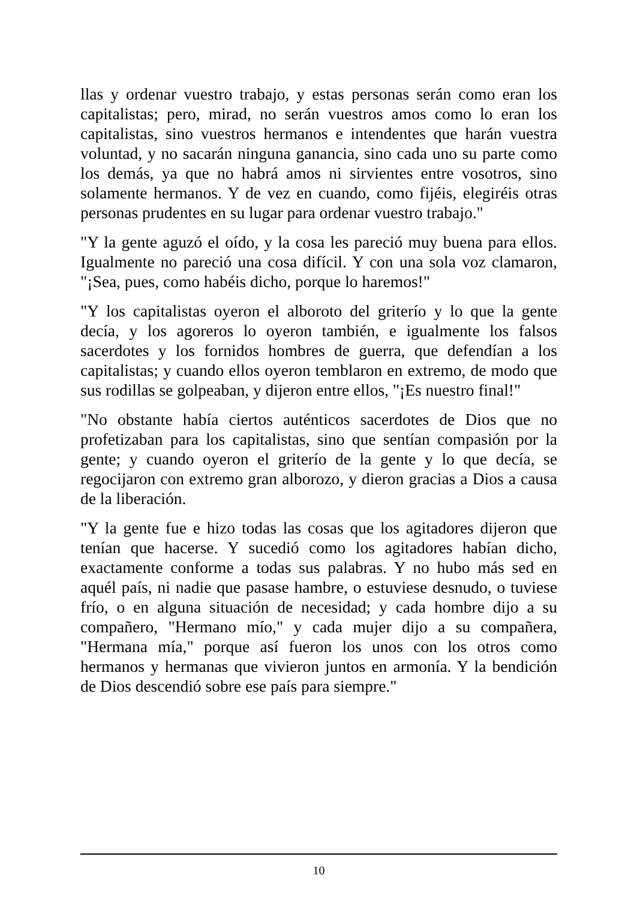llas y ordenar vuestro trabajo, y estas personas serán como eran los capitalistas; pero, mirad, no serán vuestros amos como lo eran los capitalistas, sino vuestros hermanos e intendentes que harán vuestra voluntad, y no sacarán ninguna ganancia, sino cada uno su parte como los demás, ya que no habrá amos ni sirvientes entre vosotros, sino solamente hermanos. Y de vez en cuando, como fijéis, elegiréis otras personas prudentes en su lugar para ordenar vuestro trabajo."
"Y la gente aguzó el oído, y la cosa les pareció muy buena para ellos. Igualmente no pareció una cosa difícil. Y con una sola voz clamaron, "¡Sea, pues, como habéis dicho, porque lo haremos!"
"Y los capitalistas oyeron el alboroto del griterío y lo que la gente decía, y los agoreros lo oyeron también, e igualmente los falsos sacerdotes y los fornidos hombres de guerra, que defendían a los capitalistas; y cuando ellos oyeron temblaron en extremo, de modo que sus rodillas se golpeaban, y dijeron entre ellos, "¡Es nuestro final!"
"No obstante había ciertos auténticos sacerdotes de Dios que no profetizaban para los capitalistas, sino que sentían compasión por la gente; y cuando oyeron el griterío de la gente y lo que decía, se regocijaron con extremo gran alborozo, y dieron gracias a Dios a causa de la liberación.
"Y la gente fue e hizo todas las cosas que los agitadores dijeron que tenían que hacerse. Y sucedió como los agitadores habían dicho, exactamente conforme a todas sus palabras. Y no hubo más sed en aquél país, ni nadie que pasase hambre, o estuviese desnudo, o tuviese frío, o en alguna situación de necesidad; y cada hombre dijo a su compañero, "Hermano mío," y cada mujer dijo a su compañera, "Hermana mía," porque así fueron los unos con los otros como hermanos y hermanas que vivieron juntos en armonía. Y la bendición de Dios descendió sobre ese país para siempre."
10